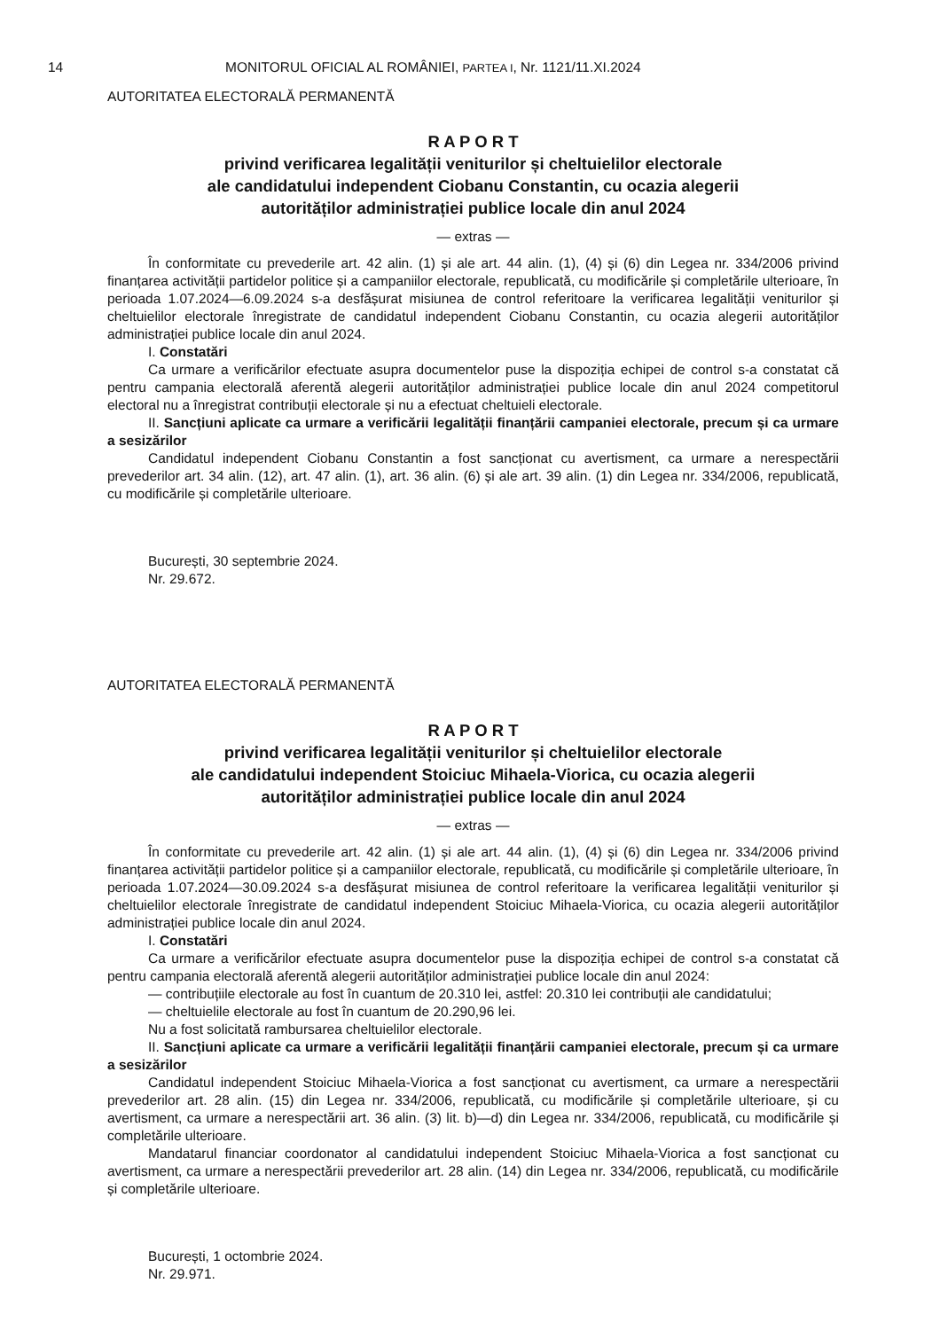14 MONITORUL OFICIAL AL ROMÂNIEI, PARTEA I, Nr. 1121/11.XI.2024
AUTORITATEA ELECTORALĂ PERMANENTĂ
R A P O R T
privind verificarea legalității veniturilor și cheltuielilor electorale
ale candidatului independent Ciobanu Constantin, cu ocazia alegerii
autorităților administrației publice locale din anul 2024
— extras —
În conformitate cu prevederile art. 42 alin. (1) și ale art. 44 alin. (1), (4) și (6) din Legea nr. 334/2006 privind finanțarea activității partidelor politice și a campaniilor electorale, republicată, cu modificările și completările ulterioare, în perioada 1.07.2024—6.09.2024 s-a desfășurat misiunea de control referitoare la verificarea legalității veniturilor și cheltuielilor electorale înregistrate de candidatul independent Ciobanu Constantin, cu ocazia alegerii autorităților administrației publice locale din anul 2024.
I. Constatări
Ca urmare a verificărilor efectuate asupra documentelor puse la dispoziția echipei de control s-a constatat că pentru campania electorală aferentă alegerii autorităților administrației publice locale din anul 2024 competitorul electoral nu a înregistrat contribuții electorale și nu a efectuat cheltuieli electorale.
II. Sancțiuni aplicate ca urmare a verificării legalității finanțării campaniei electorale, precum și ca urmare a sesizărilor
Candidatul independent Ciobanu Constantin a fost sancționat cu avertisment, ca urmare a nerespectării prevederilor art. 34 alin. (12), art. 47 alin. (1), art. 36 alin. (6) și ale art. 39 alin. (1) din Legea nr. 334/2006, republicată, cu modificările și completările ulterioare.
București, 30 septembrie 2024.
Nr. 29.672.
AUTORITATEA ELECTORALĂ PERMANENTĂ
R A P O R T
privind verificarea legalității veniturilor și cheltuielilor electorale
ale candidatului independent Stoiciuc Mihaela-Viorica, cu ocazia alegerii
autorităților administrației publice locale din anul 2024
— extras —
În conformitate cu prevederile art. 42 alin. (1) și ale art. 44 alin. (1), (4) și (6) din Legea nr. 334/2006 privind finanțarea activității partidelor politice și a campaniilor electorale, republicată, cu modificările și completările ulterioare, în perioada 1.07.2024—30.09.2024 s-a desfășurat misiunea de control referitoare la verificarea legalității veniturilor și cheltuielilor electorale înregistrate de candidatul independent Stoiciuc Mihaela-Viorica, cu ocazia alegerii autorităților administrației publice locale din anul 2024.
I. Constatări
Ca urmare a verificărilor efectuate asupra documentelor puse la dispoziția echipei de control s-a constatat că pentru campania electorală aferentă alegerii autorităților administrației publice locale din anul 2024:
— contribuțiile electorale au fost în cuantum de 20.310 lei, astfel: 20.310 lei contribuții ale candidatului;
— cheltuielile electorale au fost în cuantum de 20.290,96 lei.
Nu a fost solicitată rambursarea cheltuielilor electorale.
II. Sancțiuni aplicate ca urmare a verificării legalității finanțării campaniei electorale, precum și ca urmare a sesizărilor
Candidatul independent Stoiciuc Mihaela-Viorica a fost sancționat cu avertisment, ca urmare a nerespectării prevederilor art. 28 alin. (15) din Legea nr. 334/2006, republicată, cu modificările și completările ulterioare, și cu avertisment, ca urmare a nerespectării art. 36 alin. (3) lit. b)—d) din Legea nr. 334/2006, republicată, cu modificările și completările ulterioare.
Mandatarul financiar coordonator al candidatului independent Stoiciuc Mihaela-Viorica a fost sancționat cu avertisment, ca urmare a nerespectării prevederilor art. 28 alin. (14) din Legea nr. 334/2006, republicată, cu modificările și completările ulterioare.
București, 1 octombrie 2024.
Nr. 29.971.